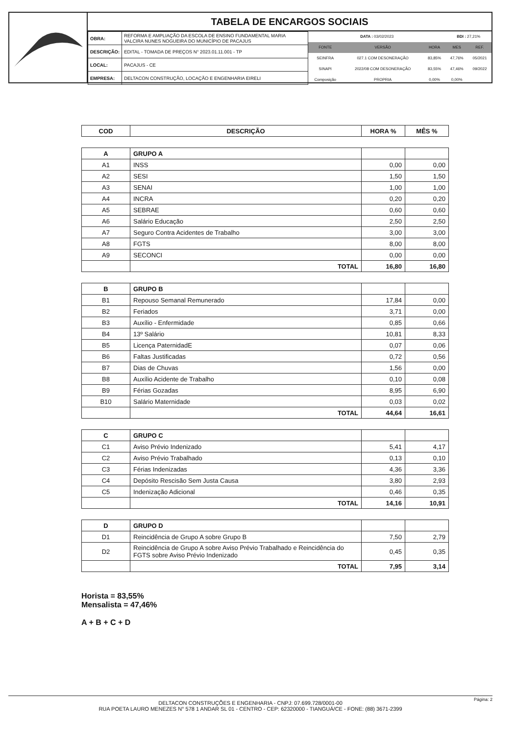TABELA DE ENCARGOS SOCIAIS
| OBRA: | REFORMA E AMPLIAÇÃO DA ESCOLA DE ENSINO FUNDAMENTAL MARIA VALCIRA NUNES NOGUEIRA DO MUNICÍPIO DE PACAJUS |
| DESCRIÇÃO: | EDITAL - TOMADA DE PREÇOS N° 2023.01.11.001 - TP |
| LOCAL: | PACAJUS - CE |
| EMPRESA: | DELTACON CONSTRUÇÃO, LOCAÇÃO E ENGENHARIA EIRELI |
| DATA : 03/02/2023 | | | BDI : 27,21% | |
| FONTE | VERSÃO | HORA | MES | REF. |
| SEINFRA | 027.1 COM DESONERAÇÃO | 83,85% | 47,76% | 05/2021 |
| SINAPI | 2022/08 COM DESONERAÇÃO | 83,55% | 47,46% | 09/2022 |
| Composição | PROPRIA | 0,00% | 0,00% | |
| COD | DESCRIÇÃO | HORA % | MÊS % |
| --- | --- | --- | --- |
| A | GRUPO A | | |
| A1 | INSS | 0,00 | 0,00 |
| A2 | SESI | 1,50 | 1,50 |
| A3 | SENAI | 1,00 | 1,00 |
| A4 | INCRA | 0,20 | 0,20 |
| A5 | SEBRAE | 0,60 | 0,60 |
| A6 | Salário Educação | 2,50 | 2,50 |
| A7 | Seguro Contra Acidentes de Trabalho | 3,00 | 3,00 |
| A8 | FGTS | 8,00 | 8,00 |
| A9 | SECONCI | 0,00 | 0,00 |
| | TOTAL | 16,80 | 16,80 |
| B | GRUPO B | | |
| B1 | Repouso Semanal Remunerado | 17,84 | 0,00 |
| B2 | Feriados | 3,71 | 0,00 |
| B3 | Auxílio - Enfermidade | 0,85 | 0,66 |
| B4 | 13º Salário | 10,81 | 8,33 |
| B5 | Licença PaternidadE | 0,07 | 0,06 |
| B6 | Faltas Justificadas | 0,72 | 0,56 |
| B7 | Dias de Chuvas | 1,56 | 0,00 |
| B8 | Auxílio Acidente de Trabalho | 0,10 | 0,08 |
| B9 | Férias Gozadas | 8,95 | 6,90 |
| B10 | Salário Maternidade | 0,03 | 0,02 |
| | TOTAL | 44,64 | 16,61 |
| C | GRUPO C | | |
| C1 | Aviso Prévio Indenizado | 5,41 | 4,17 |
| C2 | Aviso Prévio Trabalhado | 0,13 | 0,10 |
| C3 | Férias Indenizadas | 4,36 | 3,36 |
| C4 | Depósito Rescisão Sem Justa Causa | 3,80 | 2,93 |
| C5 | Indenização Adicional | 0,46 | 0,35 |
| | TOTAL | 14,16 | 10,91 |
| D | GRUPO D | | |
| D1 | Reincidência de Grupo A sobre Grupo B | 7,50 | 2,79 |
| D2 | Reincidência de Grupo A sobre Aviso Prévio Trabalhado e Reincidência do FGTS sobre Aviso Prévio Indenizado | 0,45 | 0,35 |
| | TOTAL | 7,95 | 3,14 |
Horista = 83,55%
Mensalista = 47,46%
A + B + C + D
DELTACON CONSTRUÇÕES E ENGENHARIA - CNPJ: 07.699.728/0001-00
RUA POETA LAURO MENEZES N° 578 1 ANDAR SL 01 - CENTRO - CEP: 62320000 - TIANGUÁ/CE - FONE: (88) 3671-2399
Página: 2